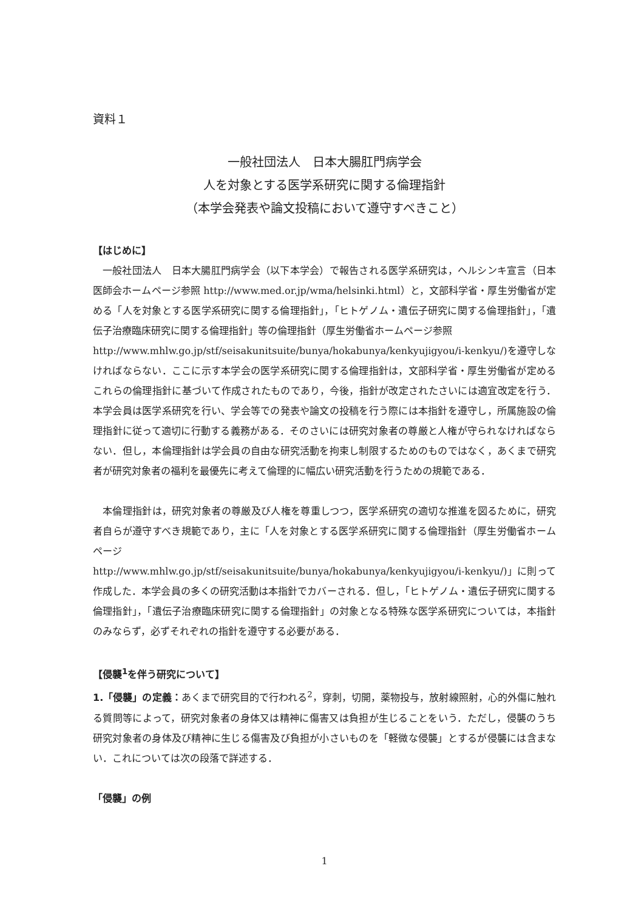資料１
一般社団法人　日本大腸肛門病学会
人を対象とする医学系研究に関する倫理指針
（本学会発表や論文投稿において遵守すべきこと）
【はじめに】
一般社団法人　日本大腸肛門病学会（以下本学会）で報告される医学系研究は，ヘルシンキ宣言（日本医師会ホームページ参照 http://www.med.or.jp/wma/helsinki.html）と，文部科学省・厚生労働省が定める「人を対象とする医学系研究に関する倫理指針」，「ヒトゲノム・遺伝子研究に関する倫理指針」，「遺伝子治療臨床研究に関する倫理指針」等の倫理指針（厚生労働省ホームページ参照
http://www.mhlw.go.jp/stf/seisakunitsuite/bunya/hokabunya/kenkyujigyou/i-kenkyu/)を遵守しなければならない．ここに示す本学会の医学系研究に関する倫理指針は，文部科学省・厚生労働省が定めるこれらの倫理指針に基づいて作成されたものであり，今後，指針が改定されたさいには適宜改定を行う．本学会員は医学系研究を行い、学会等での発表や論文の投稿を行う際には本指針を遵守し，所属施設の倫理指針に従って適切に行動する義務がある．そのさいには研究対象者の尊厳と人権が守られなければならない．但し，本倫理指針は学会員の自由な研究活動を拘束し制限するためのものではなく，あくまで研究者が研究対象者の福利を最優先に考えて倫理的に幅広い研究活動を行うための規範である．
本倫理指針は，研究対象者の尊厳及び人権を尊重しつつ，医学系研究の適切な推進を図るために，研究者自らが遵守すべき規範であり，主に「人を対象とする医学系研究に関する倫理指針（厚生労働省ホームページ
http://www.mhlw.go.jp/stf/seisakunitsuite/bunya/hokabunya/kenkyujigyou/i-kenkyu/)」に則って作成した．本学会員の多くの研究活動は本指針でカバーされる．但し，「ヒトゲノム・遺伝子研究に関する倫理指針」，「遺伝子治療臨床研究に関する倫理指針」の対象となる特殊な医学系研究については，本指針のみならず，必ずそれぞれの指針を遵守する必要がある．
【侵襲<sup>1</sup>を伴う研究について】
1.「侵襲」の定義：あくまで研究目的で行われる<sup>2</sup>，穿刺，切開，薬物投与，放射線照射，心的外傷に触れる質問等によって，研究対象者の身体又は精神に傷害又は負担が生じることをいう．ただし，侵襲のうち研究対象者の身体及び精神に生じる傷害及び負担が小さいものを「軽微な侵襲」とするが侵襲には含まない．これについては次の段落で詳述する．
「侵襲」の例
1